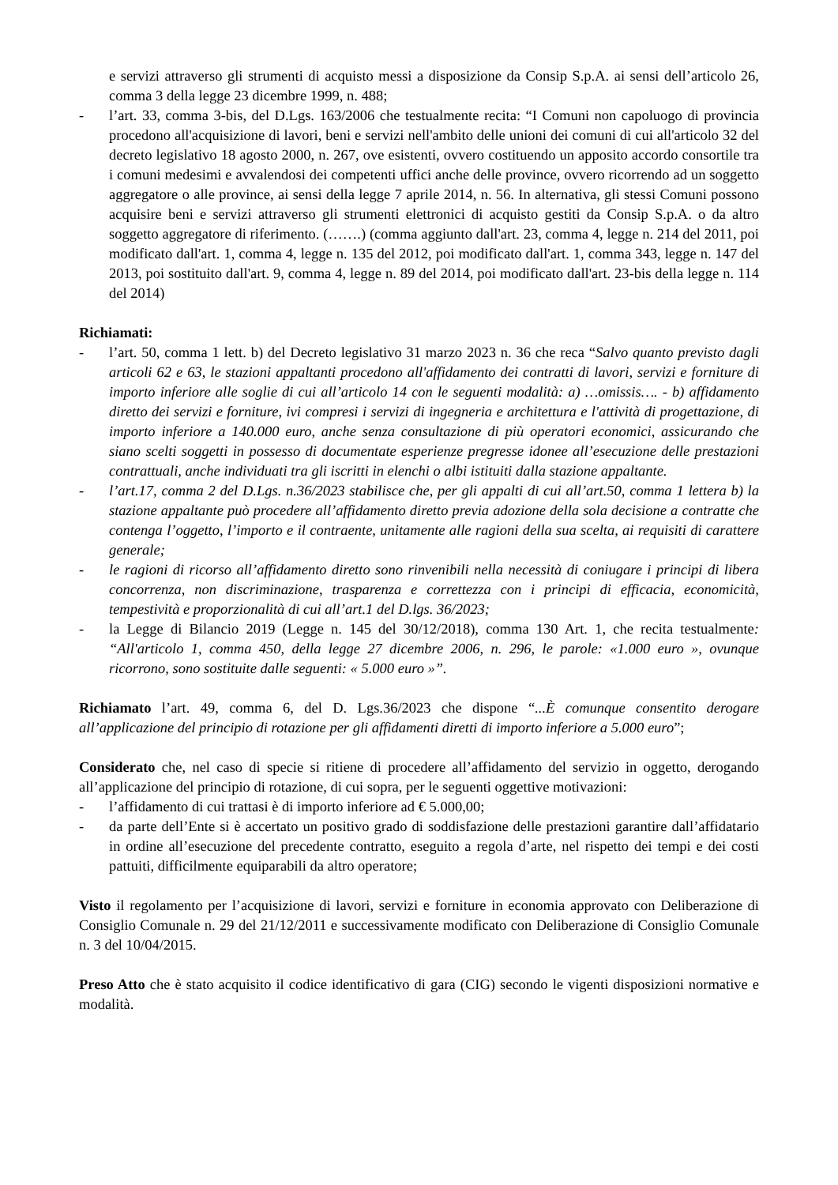e servizi attraverso gli strumenti di acquisto messi a disposizione da Consip S.p.A. ai sensi dell’articolo 26, comma 3 della legge 23 dicembre 1999, n. 488;
- l’art. 33, comma 3-bis, del D.Lgs. 163/2006 che testualmente recita: “I Comuni non capoluogo di provincia procedono all'acquisizione di lavori, beni e servizi nell'ambito delle unioni dei comuni di cui all'articolo 32 del decreto legislativo 18 agosto 2000, n. 267, ove esistenti, ovvero costituendo un apposito accordo consortile tra i comuni medesimi e avvalendosi dei competenti uffici anche delle province, ovvero ricorrendo ad un soggetto aggregatore o alle province, ai sensi della legge 7 aprile 2014, n. 56. In alternativa, gli stessi Comuni possono acquisire beni e servizi attraverso gli strumenti elettronici di acquisto gestiti da Consip S.p.A. o da altro soggetto aggregatore di riferimento. (…….) (comma aggiunto dall'art. 23, comma 4, legge n. 214 del 2011, poi modificato dall'art. 1, comma 4, legge n. 135 del 2012, poi modificato dall'art. 1, comma 343, legge n. 147 del 2013, poi sostituito dall'art. 9, comma 4, legge n. 89 del 2014, poi modificato dall'art. 23-bis della legge n. 114 del 2014)
Richiamati:
- l’art. 50, comma 1 lett. b) del Decreto legislativo 31 marzo 2023 n. 36 che reca “Salvo quanto previsto dagli articoli 62 e 63, le stazioni appaltanti procedono all'affidamento dei contratti di lavori, servizi e forniture di importo inferiore alle soglie di cui all’articolo 14 con le seguenti modalità: a) …omissis…. - b) affidamento diretto dei servizi e forniture, ivi compresi i servizi di ingegneria e architettura e l'attività di progettazione, di importo inferiore a 140.000 euro, anche senza consultazione di più operatori economici, assicurando che siano scelti soggetti in possesso di documentate esperienze pregresse idonee all’esecuzione delle prestazioni contrattuali, anche individuati tra gli iscritti in elenchi o albi istituiti dalla stazione appaltante.
- l’art.17, comma 2 del D.Lgs. n.36/2023 stabilisce che, per gli appalti di cui all’art.50, comma 1 lettera b) la stazione appaltante può procedere all’affidamento diretto previa adozione della sola decisione a contratte che contenga l’oggetto, l’importo e il contraente, unitamente alle ragioni della sua scelta, ai requisiti di carattere generale;
- le ragioni di ricorso all’affidamento diretto sono rinvenibili nella necessità di coniugare i principi di libera concorrenza, non discriminazione, trasparenza e correttezza con i principi di efficacia, economicità, tempestività e proporzionalità di cui all’art.1 del D.lgs. 36/2023;
- la Legge di Bilancio 2019 (Legge n. 145 del 30/12/2018), comma 130 Art. 1, che recita testualmente: “All'articolo 1, comma 450, della legge 27 dicembre 2006, n. 296, le parole: «1.000 euro », ovunque ricorrono, sono sostituite dalle seguenti: « 5.000 euro »”.
Richiamato l’art. 49, comma 6, del D. Lgs.36/2023 che dispone “...È comunque consentito derogare all’applicazione del principio di rotazione per gli affidamenti diretti di importo inferiore a 5.000 euro”;
Considerato che, nel caso di specie si ritiene di procedere all’affidamento del servizio in oggetto, derogando all’applicazione del principio di rotazione, di cui sopra, per le seguenti oggettive motivazioni:
- l’affidamento di cui trattasi è di importo inferiore ad € 5.000,00;
- da parte dell’Ente si è accertato un positivo grado di soddisfazione delle prestazioni garantire dall’affidatario in ordine all’esecuzione del precedente contratto, eseguito a regola d’arte, nel rispetto dei tempi e dei costi pattuiti, difficilmente equiparabili da altro operatore;
Visto il regolamento per l’acquisizione di lavori, servizi e forniture in economia approvato con Deliberazione di Consiglio Comunale n. 29 del 21/12/2011 e successivamente modificato con Deliberazione di Consiglio Comunale n. 3 del 10/04/2015.
Preso Atto che è stato acquisito il codice identificativo di gara (CIG) secondo le vigenti disposizioni normative e modalità.